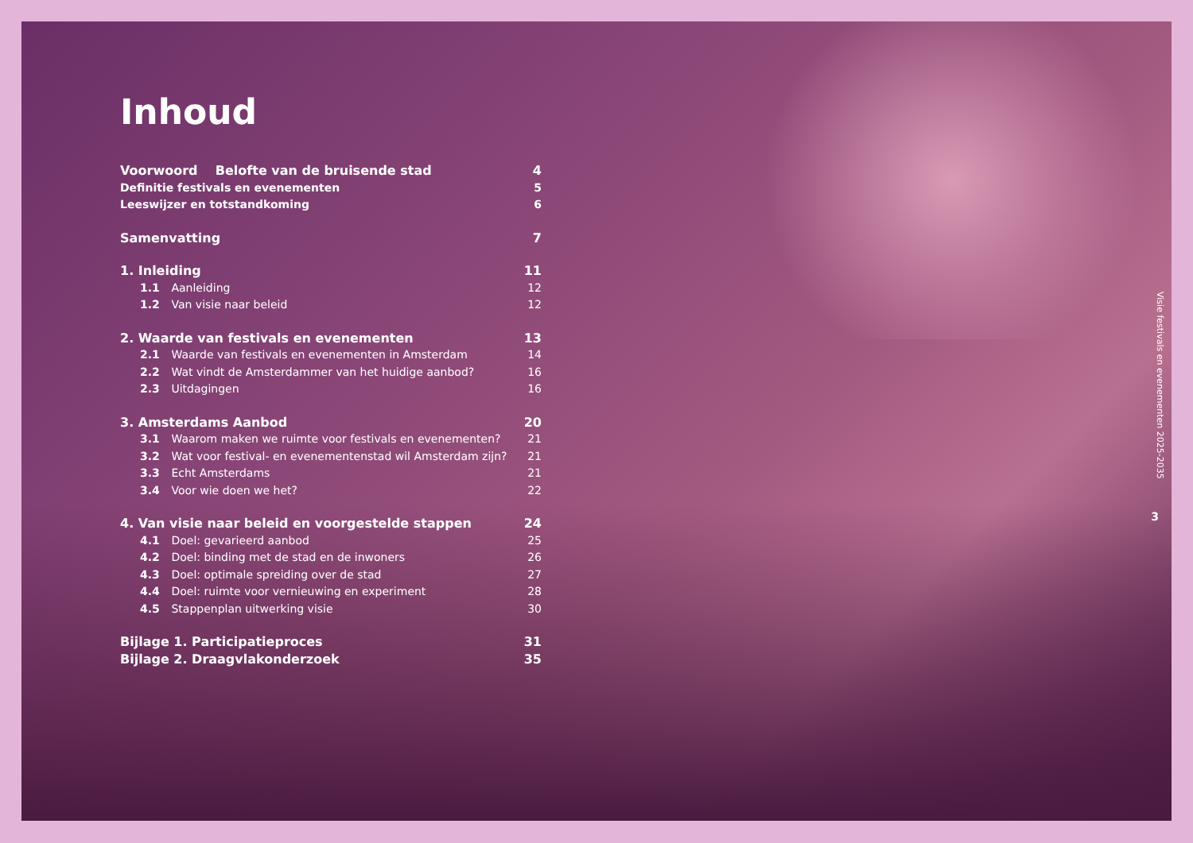Inhoud
Voorwoord Belofte van de bruisende stad 4
Definitie festivals en evenementen 5
Leeswijzer en totstandkoming 6
Samenvatting 7
1. Inleiding 11
1.1 Aanleiding 12
1.2 Van visie naar beleid 12
2. Waarde van festivals en evenementen 13
2.1 Waarde van festivals en evenementen in Amsterdam 14
2.2 Wat vindt de Amsterdammer van het huidige aanbod? 16
2.3 Uitdagingen 16
3. Amsterdams Aanbod 20
3.1 Waarom maken we ruimte voor festivals en evenementen? 21
3.2 Wat voor festival- en evenementenstad wil Amsterdam zijn? 21
3.3 Echt Amsterdams 21
3.4 Voor wie doen we het? 22
4. Van visie naar beleid en voorgestelde stappen 24
4.1 Doel: gevarieerd aanbod 25
4.2 Doel: binding met de stad en de inwoners 26
4.3 Doel: optimale spreiding over de stad 27
4.4 Doel: ruimte voor vernieuwing en experiment 28
4.5 Stappenplan uitwerking visie 30
Bijlage 1. Participatieproces 31
Bijlage 2. Draagvlakonderzoek 35
Visie festivals en evenementen 2025-2035
3